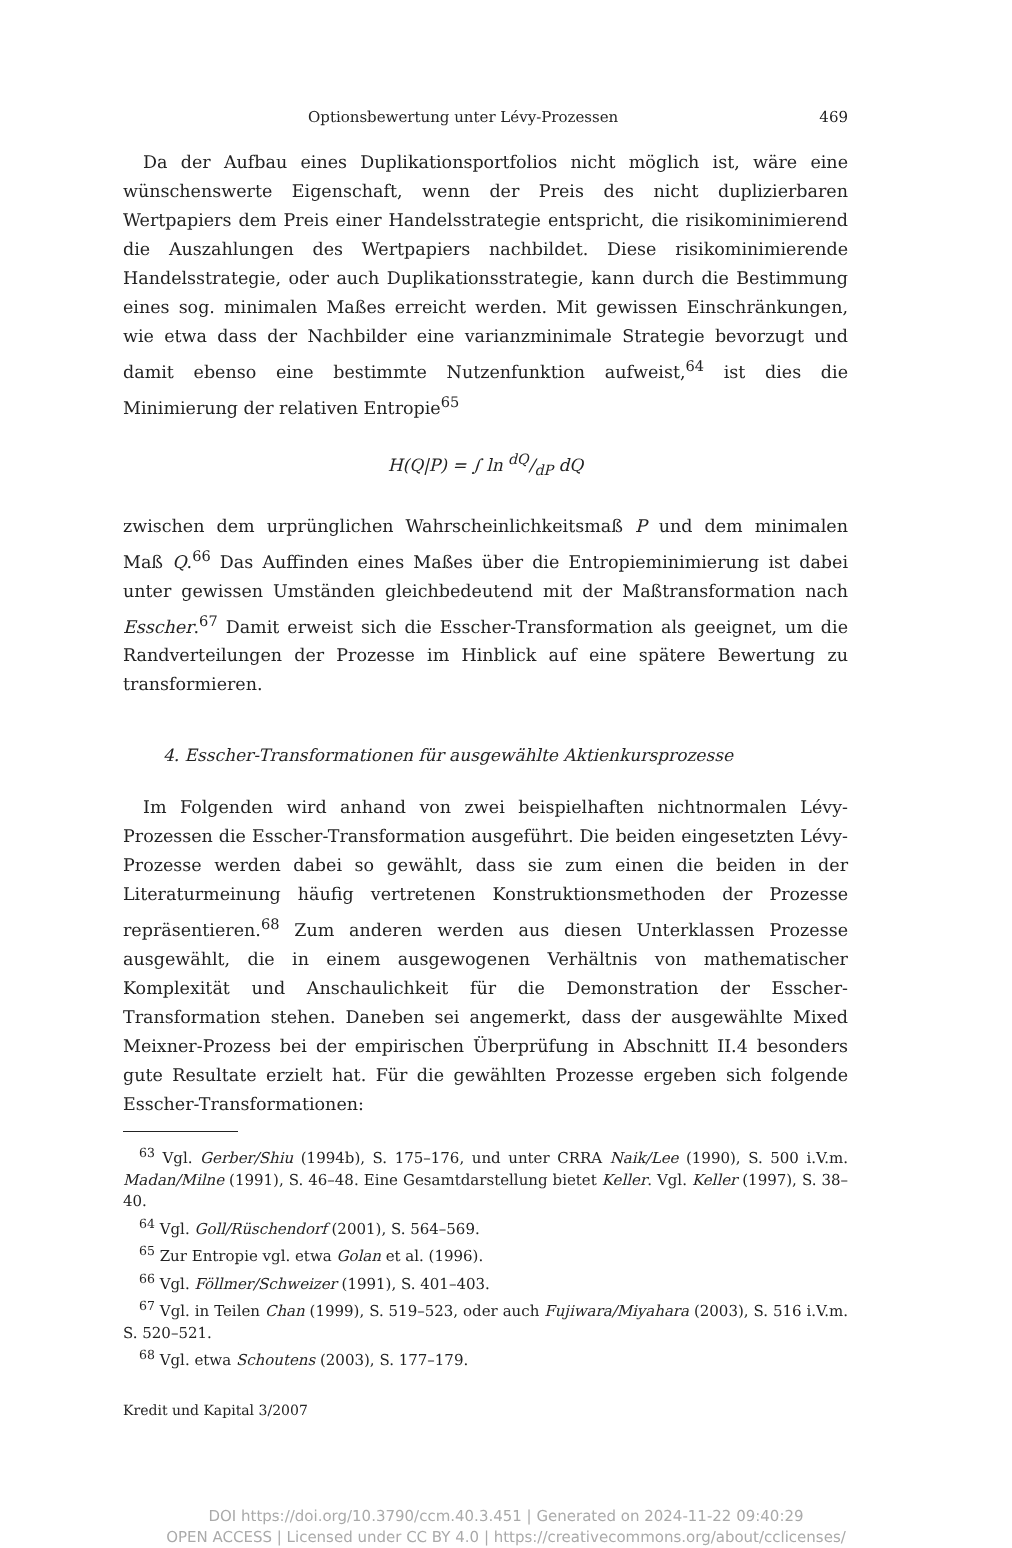Optionsbewertung unter Lévy-Prozessen 469
Da der Aufbau eines Duplikationsportfolios nicht möglich ist, wäre eine wünschenswerte Eigenschaft, wenn der Preis des nicht duplizierbaren Wertpapiers dem Preis einer Handelsstrategie entspricht, die risikominimierend die Auszahlungen des Wertpapiers nachbildet. Diese risikominimierende Handelsstrategie, oder auch Duplikationsstrategie, kann durch die Bestimmung eines sog. minimalen Maßes erreicht werden. Mit gewissen Einschränkungen, wie etwa dass der Nachbilder eine varianzminimale Strategie bevorzugt und damit ebenso eine bestimmte Nutzenfunktion aufweist,<sup>64</sup> ist dies die Minimierung der relativen Entropie<sup>65</sup>
H(Q|P) = ∫ ln dQ/dP dQ
zwischen dem urprünglichen Wahrscheinlichkeitsmaß P und dem minimalen Maß Q.<sup>66</sup> Das Auffinden eines Maßes über die Entropieminimierung ist dabei unter gewissen Umständen gleichbedeutend mit der Maßtransformation nach Esscher.<sup>67</sup> Damit erweist sich die Esscher-Transformation als geeignet, um die Randverteilungen der Prozesse im Hinblick auf eine spätere Bewertung zu transformieren.
4. Esscher-Transformationen für ausgewählte Aktienkursprozesse
Im Folgenden wird anhand von zwei beispielhaften nichtnormalen Lévy-Prozessen die Esscher-Transformation ausgeführt. Die beiden eingesetzten Lévy-Prozesse werden dabei so gewählt, dass sie zum einen die beiden in der Literaturmeinung häufig vertretenen Konstruktionsmethoden der Prozesse repräsentieren.<sup>68</sup> Zum anderen werden aus diesen Unterklassen Prozesse ausgewählt, die in einem ausgewogenen Verhältnis von mathematischer Komplexität und Anschaulichkeit für die Demonstration der Esscher-Transformation stehen. Daneben sei angemerkt, dass der ausgewählte Mixed Meixner-Prozess bei der empirischen Überprüfung in Abschnitt II.4 besonders gute Resultate erzielt hat. Für die gewählten Prozesse ergeben sich folgende Esscher-Transformationen:
<sup>63</sup> Vgl. Gerber/Shiu (1994b), S. 175–176, und unter CRRA Naik/Lee (1990), S. 500 i.V.m. Madan/Milne (1991), S. 46–48. Eine Gesamtdarstellung bietet Keller. Vgl. Keller (1997), S. 38–40.
<sup>64</sup> Vgl. Goll/Rüschendorf (2001), S. 564–569.
<sup>65</sup> Zur Entropie vgl. etwa Golan et al. (1996).
<sup>66</sup> Vgl. Föllmer/Schweizer (1991), S. 401–403.
<sup>67</sup> Vgl. in Teilen Chan (1999), S. 519–523, oder auch Fujiwara/Miyahara (2003), S. 516 i.V.m. S. 520–521.
<sup>68</sup> Vgl. etwa Schoutens (2003), S. 177–179.
Kredit und Kapital 3/2007
DOI https://doi.org/10.3790/ccm.40.3.451 | Generated on 2024-11-22 09:40:29
OPEN ACCESS | Licensed under CC BY 4.0 | https://creativecommons.org/about/cclicenses/